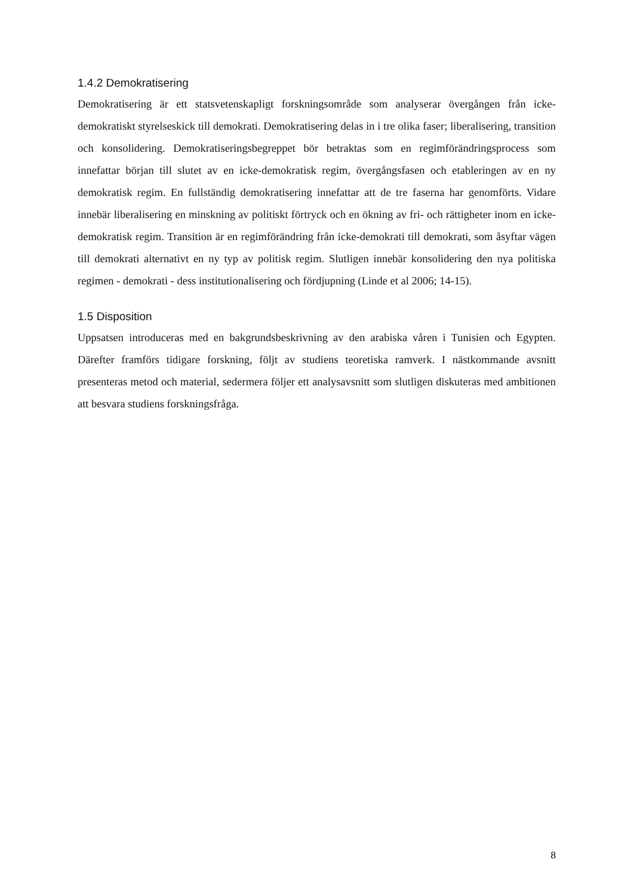1.4.2 Demokratisering
Demokratisering är ett statsvetenskapligt forskningsområde som analyserar övergången från icke-demokratiskt styrelseskick till demokrati. Demokratisering delas in i tre olika faser; liberalisering, transition och konsolidering. Demokratiseringsbegreppet bör betraktas som en regimförändringsprocess som innefattar början till slutet av en icke-demokratisk regim, övergångsfasen och etableringen av en ny demokratisk regim. En fullständig demokratisering innefattar att de tre faserna har genomförts. Vidare innebär liberalisering en minskning av politiskt förtryck och en ökning av fri- och rättigheter inom en icke-demokratisk regim. Transition är en regimförändring från icke-demokrati till demokrati, som åsyftar vägen till demokrati alternativt en ny typ av politisk regim. Slutligen innebär konsolidering den nya politiska regimen - demokrati - dess institutionalisering och fördjupning (Linde et al 2006; 14-15).
1.5 Disposition
Uppsatsen introduceras med en bakgrundsbeskrivning av den arabiska våren i Tunisien och Egypten. Därefter framförs tidigare forskning, följt av studiens teoretiska ramverk. I nästkommande avsnitt presenteras metod och material, sedermera följer ett analysavsnitt som slutligen diskuteras med ambitionen att besvara studiens forskningsfråga.
8